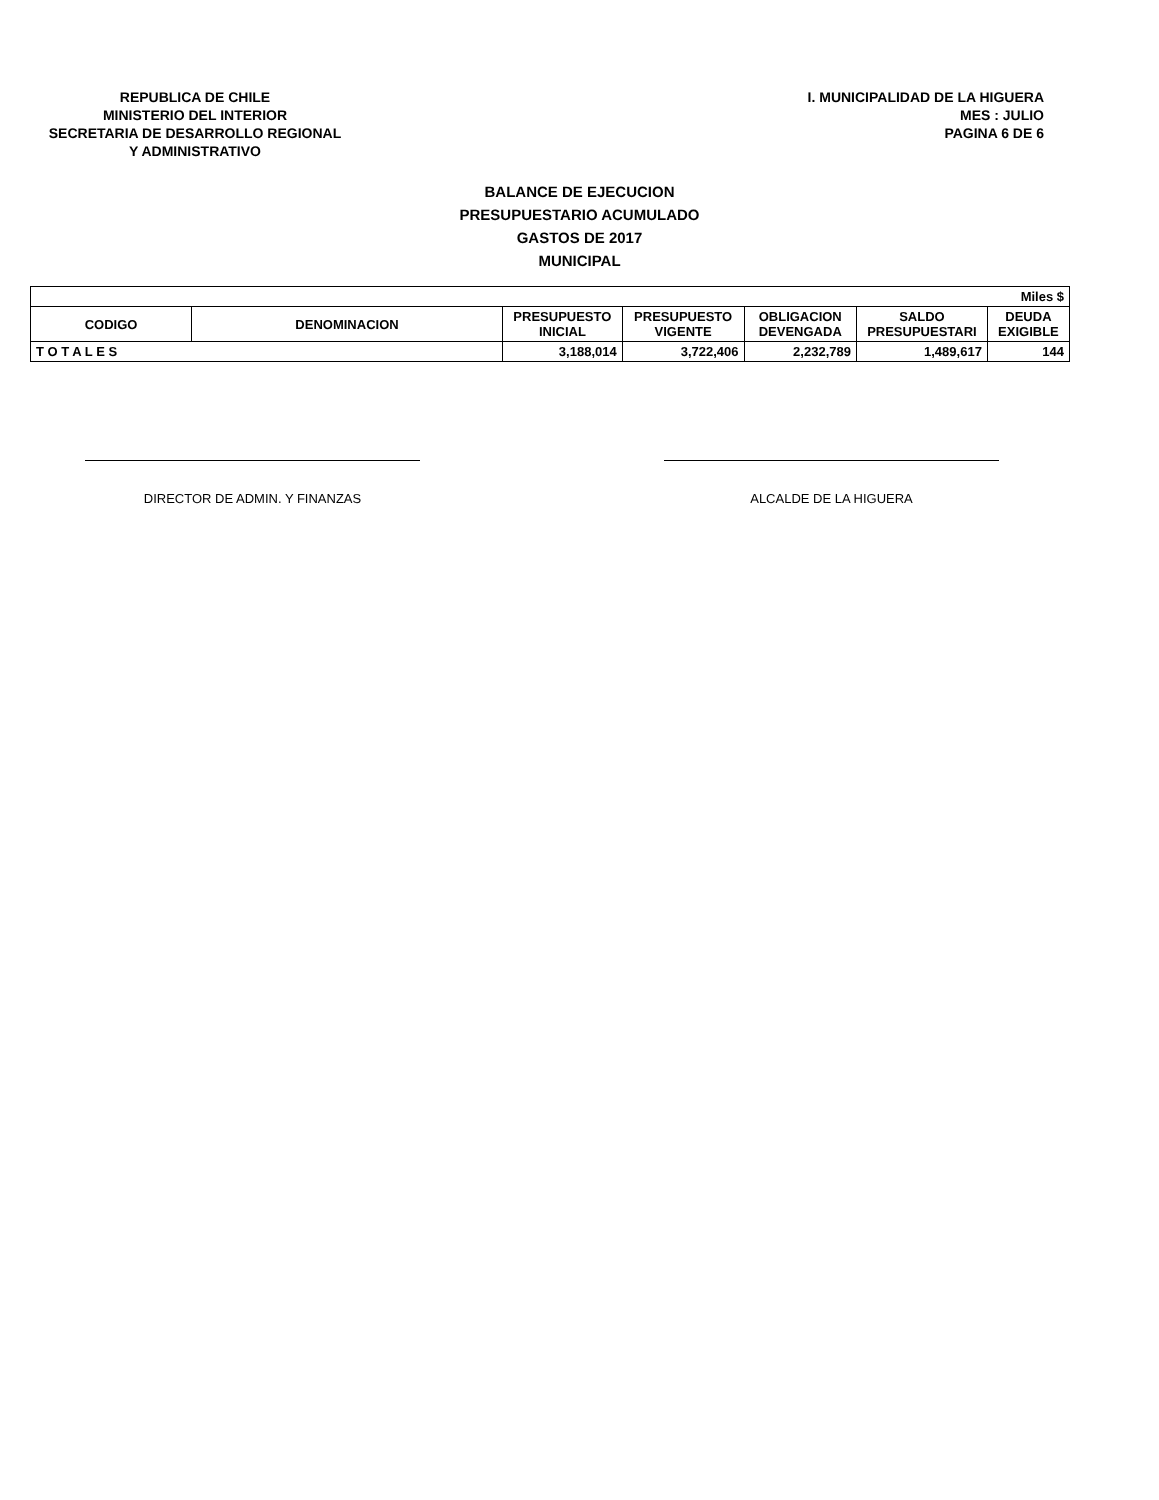REPUBLICA DE CHILE
MINISTERIO DEL INTERIOR
SECRETARIA DE DESARROLLO REGIONAL
Y ADMINISTRATIVO
I. MUNICIPALIDAD DE LA HIGUERA
MES : JULIO
PAGINA 6 DE 6
BALANCE DE EJECUCION
PRESUPUESTARIO ACUMULADO
GASTOS DE 2017
MUNICIPAL
| Miles $ | | | | | | |
| CODIGO | DENOMINACION | PRESUPUESTO INICIAL | PRESUPUESTO VIGENTE | OBLIGACION DEVENGADA | SALDO PRESUPUESTARI | DEUDA EXIGIBLE |
| T O T A L E S | | 3,188,014 | 3,722,406 | 2,232,789 | 1,489,617 | 144 |
DIRECTOR DE ADMIN. Y FINANZAS ALCALDE DE LA HIGUERA